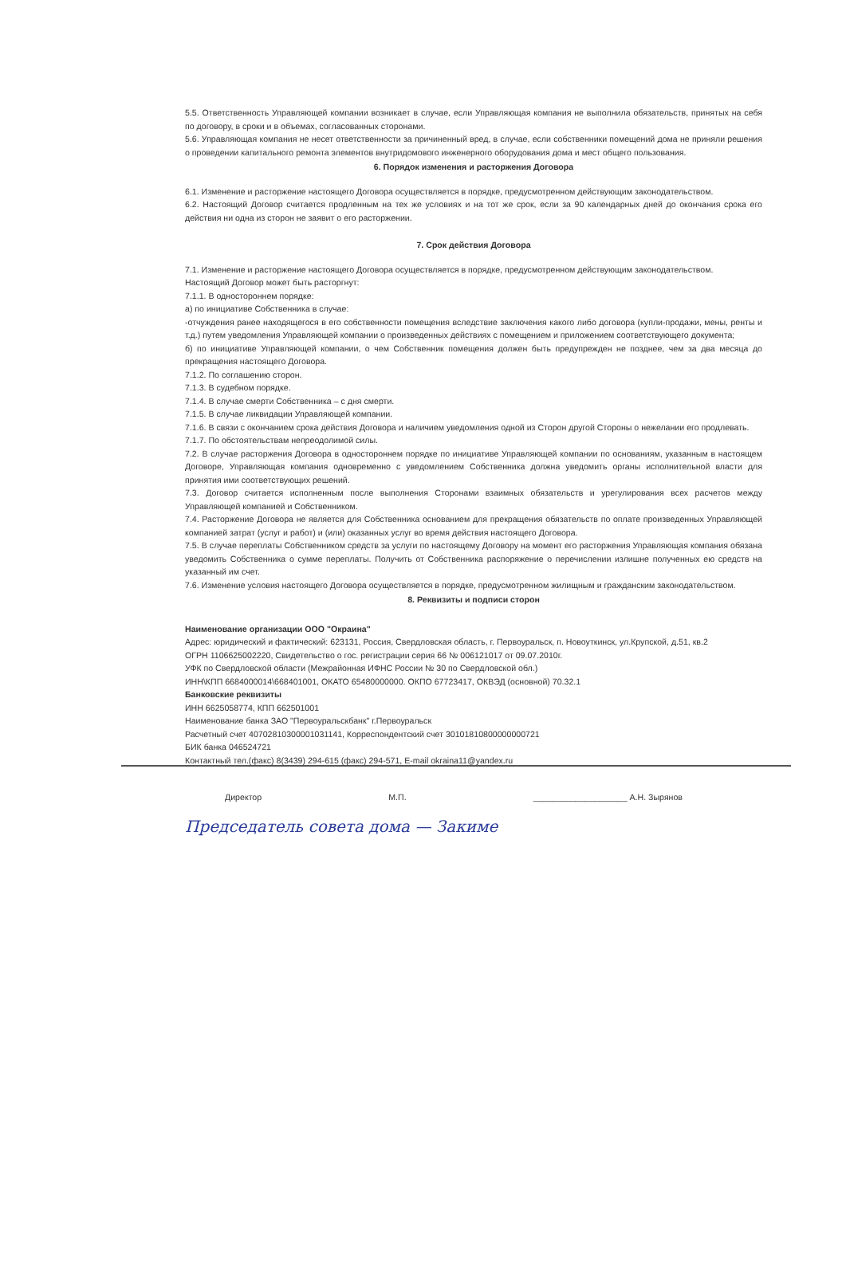5.5. Ответственность Управляющей компании возникает в случае, если Управляющая компания не выполнила обязательств, принятых на себя по договору, в сроки и в объемах, согласованных сторонами.
5.6. Управляющая компания не несет ответственности за причиненный вред, в случае, если собственники помещений дома не приняли решения о проведении капитального ремонта элементов внутридомового инженерного оборудования дома и мест общего пользования.
6. Порядок изменения и расторжения Договора
6.1. Изменение и расторжение настоящего Договора осуществляется в порядке, предусмотренном действующим законодательством.
6.2. Настоящий Договор считается продленным на тех же условиях и на тот же срок, если за 90 календарных дней до окончания срока его действия ни одна из сторон не заявит о его расторжении.
7. Срок действия Договора
7.1. Изменение и расторжение настоящего Договора осуществляется в порядке, предусмотренном действующим законодательством.
Настоящий Договор может быть расторгнут:
7.1.1. В одностороннем порядке:
а) по инициативе Собственника в случае:
-отчуждения ранее находящегося в его собственности помещения вследствие заключения какого либо договора (купли-продажи, мены, ренты и т.д.) путем уведомления Управляющей компании о произведенных действиях с помещением и приложением соответствующего документа;
б) по инициативе Управляющей компании, о чем Собственник помещения должен быть предупрежден не позднее, чем за два месяца до прекращения настоящего Договора.
7.1.2. По соглашению сторон.
7.1.3. В судебном порядке.
7.1.4. В случае смерти Собственника – с дня смерти.
7.1.5. В случае ликвидации Управляющей компании.
7.1.6. В связи с окончанием срока действия Договора и наличием уведомления одной из Сторон другой Стороны о нежелании его продлевать.
7.1.7. По обстоятельствам непреодолимой силы.
7.2. В случае расторжения Договора в одностороннем порядке по инициативе Управляющей компании по основаниям, указанным в настоящем Договоре, Управляющая компания одновременно с уведомлением Собственника должна уведомить органы исполнительной власти для принятия ими соответствующих решений.
7.3. Договор считается исполненным после выполнения Сторонами взаимных обязательств и урегулирования всех расчетов между Управляющей компанией и Собственником.
7.4. Расторжение Договора не является для Собственника основанием для прекращения обязательств по оплате произведенных Управляющей компанией затрат (услуг и работ) и (или) оказанных услуг во время действия настоящего Договора.
7.5. В случае переплаты Собственником средств за услуги по настоящему Договору на момент его расторжения Управляющая компания обязана уведомить Собственника о сумме переплаты. Получить от Собственника распоряжение о перечислении излишне полученных ею средств на указанный им счет.
7.6. Изменение условия настоящего Договора осуществляется в порядке, предусмотренном жилищным и гражданским законодательством.
8. Реквизиты и подписи сторон
Наименование организации ООО "Окраина"
Адрес: юридический и фактический: 623131, Россия, Свердловская область, г. Первоуральск, п. Новоуткинск, ул.Крупской, д.51, кв.2
ОГРН 1106625002220, Свидетельство о гос. регистрации серия 66 № 006121017 от 09.07.2010г.
УФК по Свердловской области (Межрайонная ИФНС России № 30 по Свердловской обл.)
ИНН\КПП 6684000014\668401001, ОКАТО 65480000000. ОКПО 67723417, ОКВЭД (основной) 70.32.1
Банковские реквизиты
ИНН 6625058774, КПП 662501001
Наименование банка ЗАО "Первоуральскбанк" г.Первоуральск
Расчетный счет 40702810300001031141, Корреспондентский счет 30101810800000000721
БИК банка 046524721
Контактный тел.(факс) 8(3439) 294-615 (факс) 294-571, E-mail okraina11@yandex.ru
Директор М.П. ____________________ А.Н. Зырянов
Председатель совета дома — Закиме